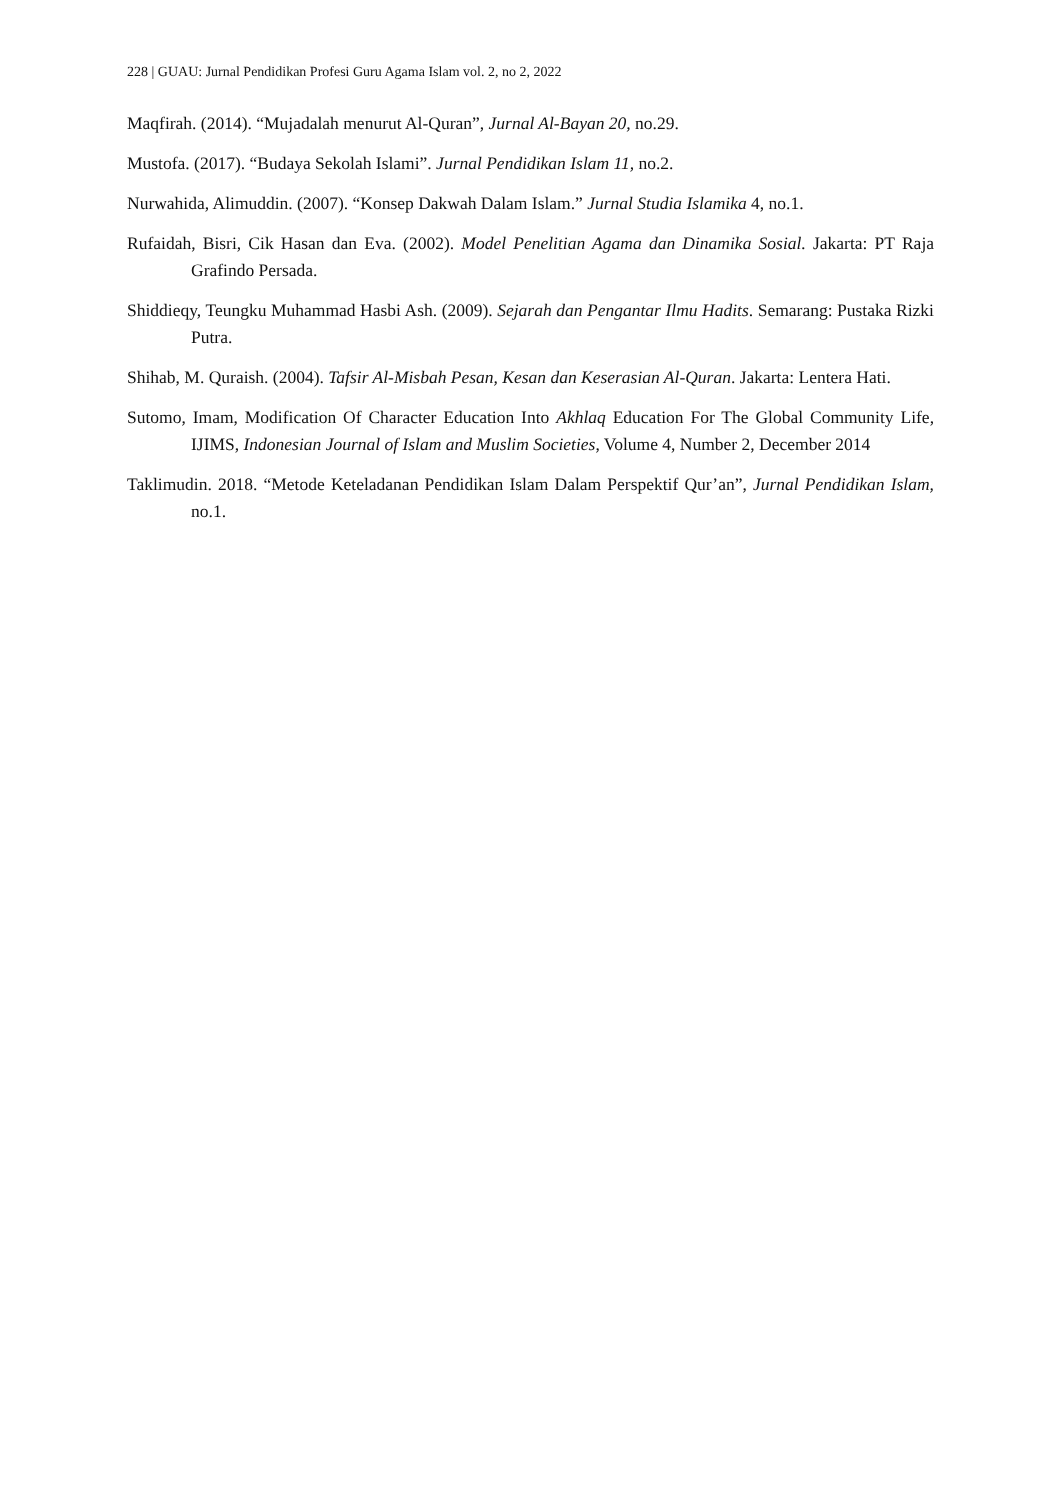228 | GUAU: Jurnal Pendidikan Profesi Guru Agama Islam vol. 2, no 2, 2022
Maqfirah. (2014). “Mujadalah menurut Al-Quran”, Jurnal Al-Bayan 20, no.29.
Mustofa. (2017). “Budaya Sekolah Islami”. Jurnal Pendidikan Islam 11, no.2.
Nurwahida, Alimuddin. (2007). “Konsep Dakwah Dalam Islam.” Jurnal Studia Islamika 4, no.1.
Rufaidah, Bisri, Cik Hasan dan Eva. (2002). Model Penelitian Agama dan Dinamika Sosial. Jakarta: PT Raja Grafindo Persada.
Shiddieqy, Teungku Muhammad Hasbi Ash. (2009). Sejarah dan Pengantar Ilmu Hadits. Semarang: Pustaka Rizki Putra.
Shihab, M. Quraish. (2004). Tafsir Al-Misbah Pesan, Kesan dan Keserasian Al-Quran. Jakarta: Lentera Hati.
Sutomo, Imam, Modification Of Character Education Into Akhlaq Education For The Global Community Life, IJIMS, Indonesian Journal of Islam and Muslim Societies, Volume 4, Number 2, December 2014
Taklimudin. 2018. “Metode Keteladanan Pendidikan Islam Dalam Perspektif Qur’an”, Jurnal Pendidikan Islam, no.1.